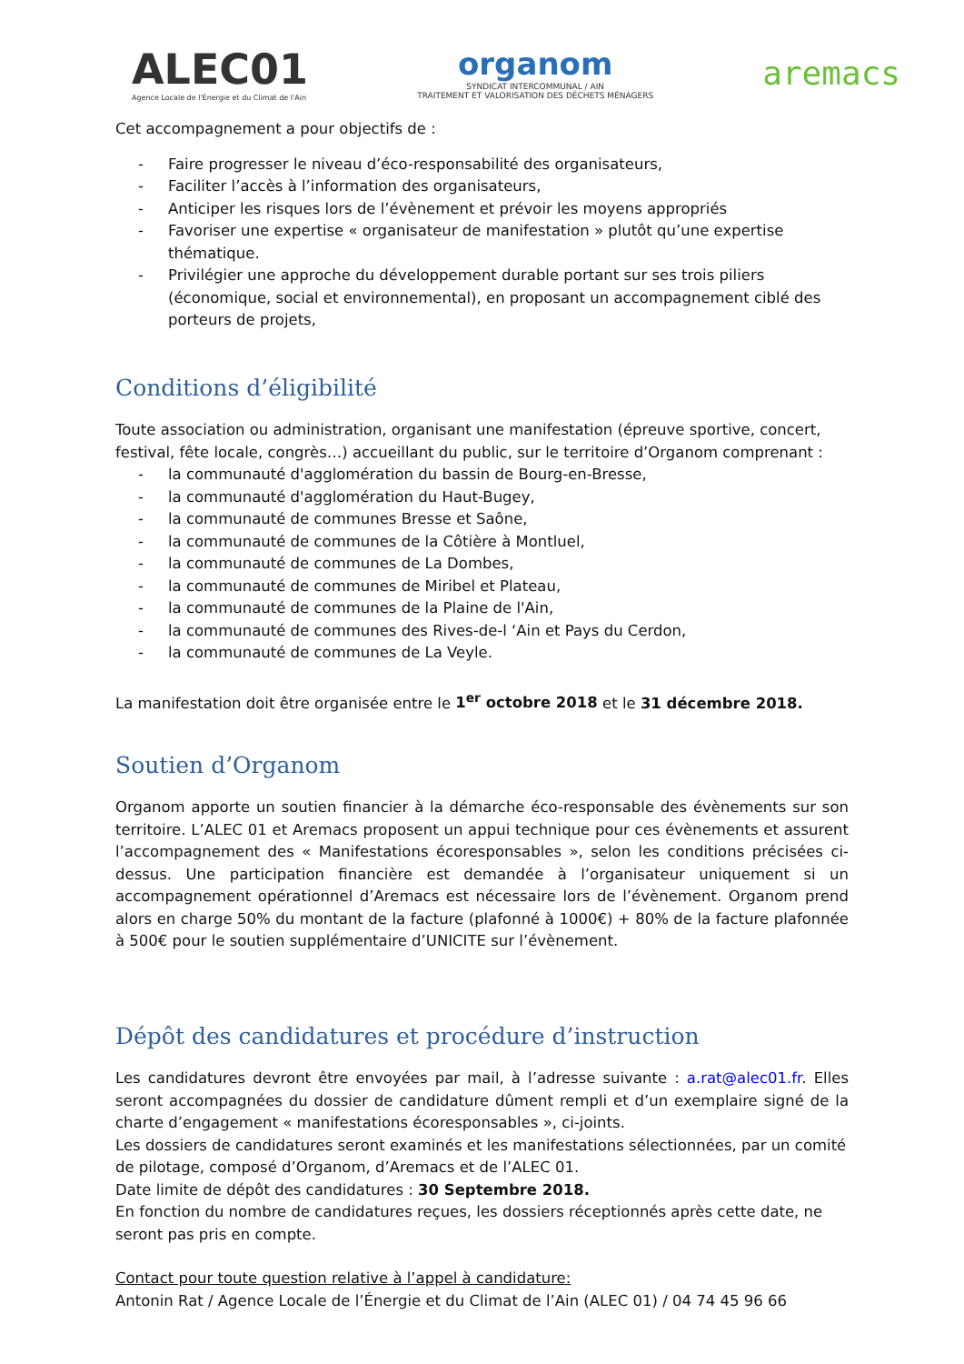ALEC01
Agence Locale de l'Énergie et du Climat de l'Ain
organom
SYNDICAT INTERCOMMUNAL / AIN
TRAITEMENT ET VALORISATION DES DÉCHETS MÉNAGERS
aremacs
Cet accompagnement a pour objectifs de :
- Faire progresser le niveau d’éco-responsabilité des organisateurs,
- Faciliter l’accès à l’information des organisateurs,
- Anticiper les risques lors de l’évènement et prévoir les moyens appropriés
- Favoriser une expertise « organisateur de manifestation » plutôt qu’une expertise thématique.
- Privilégier une approche du développement durable portant sur ses trois piliers (économique, social et environnemental), en proposant un accompagnement ciblé des porteurs de projets,
Conditions d’éligibilité
Toute association ou administration, organisant une manifestation (épreuve sportive, concert, festival, fête locale, congrès…) accueillant du public, sur le territoire d’Organom comprenant :
- la communauté d'agglomération du bassin de Bourg-en-Bresse,
- la communauté d'agglomération du Haut-Bugey,
- la communauté de communes Bresse et Saône,
- la communauté de communes de la Côtière à Montluel,
- la communauté de communes de La Dombes,
- la communauté de communes de Miribel et Plateau,
- la communauté de communes de la Plaine de l'Ain,
- la communauté de communes des Rives-de-l ‘Ain et Pays du Cerdon,
- la communauté de communes de La Veyle.
La manifestation doit être organisée entre le 1<sup>er</sup> octobre 2018 et le 31 décembre 2018.
Soutien d’Organom
Organom apporte un soutien financier à la démarche éco-responsable des évènements sur son territoire. L’ALEC 01 et Aremacs proposent un appui technique pour ces évènements et assurent l’accompagnement des « Manifestations écoresponsables », selon les conditions précisées ci-dessus. Une participation financière est demandée à l’organisateur uniquement si un accompagnement opérationnel d’Aremacs est nécessaire lors de l’évènement. Organom prend alors en charge 50% du montant de la facture (plafonné à 1000€) + 80% de la facture plafonnée à 500€ pour le soutien supplémentaire d’UNICITE sur l’évènement.
Dépôt des candidatures et procédure d’instruction
Les candidatures devront être envoyées par mail, à l’adresse suivante : a.rat@alec01.fr. Elles seront accompagnées du dossier de candidature dûment rempli et d’un exemplaire signé de la charte d’engagement « manifestations écoresponsables », ci-joints.
Les dossiers de candidatures seront examinés et les manifestations sélectionnées, par un comité de pilotage, composé d’Organom, d’Aremacs et de l’ALEC 01.
Date limite de dépôt des candidatures : 30 Septembre 2018.
En fonction du nombre de candidatures reçues, les dossiers réceptionnés après cette date, ne seront pas pris en compte.
Contact pour toute question relative à l’appel à candidature:
Antonin Rat / Agence Locale de l’Énergie et du Climat de l’Ain (ALEC 01) / 04 74 45 96 66